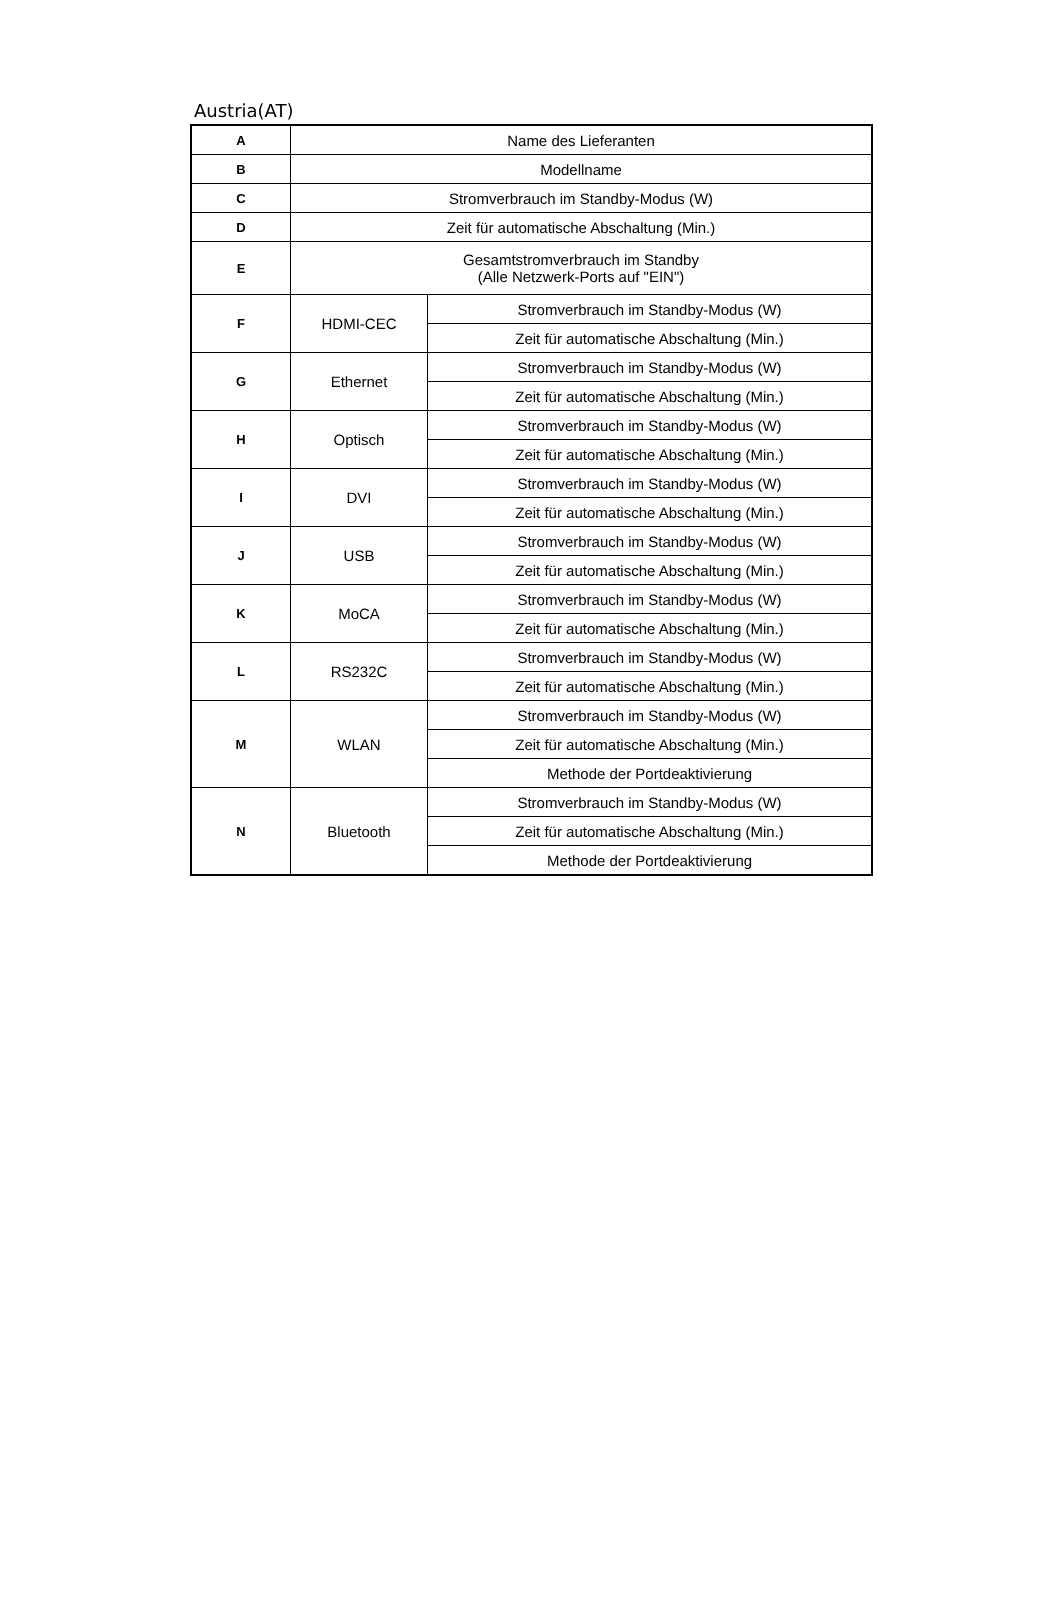Austria(AT)
| A | Name des Lieferanten | |
| B | Modellname | |
| C | Stromverbrauch im Standby-Modus (W) | |
| D | Zeit für automatische Abschaltung (Min.) | |
| E | Gesamtstromverbrauch im Standby (Alle Netzwerk-Ports auf "EIN") | |
| F | HDMI-CEC | Stromverbrauch im Standby-Modus (W) |
| | | Zeit für automatische Abschaltung (Min.) |
| G | Ethernet | Stromverbrauch im Standby-Modus (W) |
| | | Zeit für automatische Abschaltung (Min.) |
| H | Optisch | Stromverbrauch im Standby-Modus (W) |
| | | Zeit für automatische Abschaltung (Min.) |
| I | DVI | Stromverbrauch im Standby-Modus (W) |
| | | Zeit für automatische Abschaltung (Min.) |
| J | USB | Stromverbrauch im Standby-Modus (W) |
| | | Zeit für automatische Abschaltung (Min.) |
| K | MoCA | Stromverbrauch im Standby-Modus (W) |
| | | Zeit für automatische Abschaltung (Min.) |
| L | RS232C | Stromverbrauch im Standby-Modus (W) |
| | | Zeit für automatische Abschaltung (Min.) |
| M | WLAN | Stromverbrauch im Standby-Modus (W) |
| | | Zeit für automatische Abschaltung (Min.) |
| | | Methode der Portdeaktivierung |
| N | Bluetooth | Stromverbrauch im Standby-Modus (W) |
| | | Zeit für automatische Abschaltung (Min.) |
| | | Methode der Portdeaktivierung |